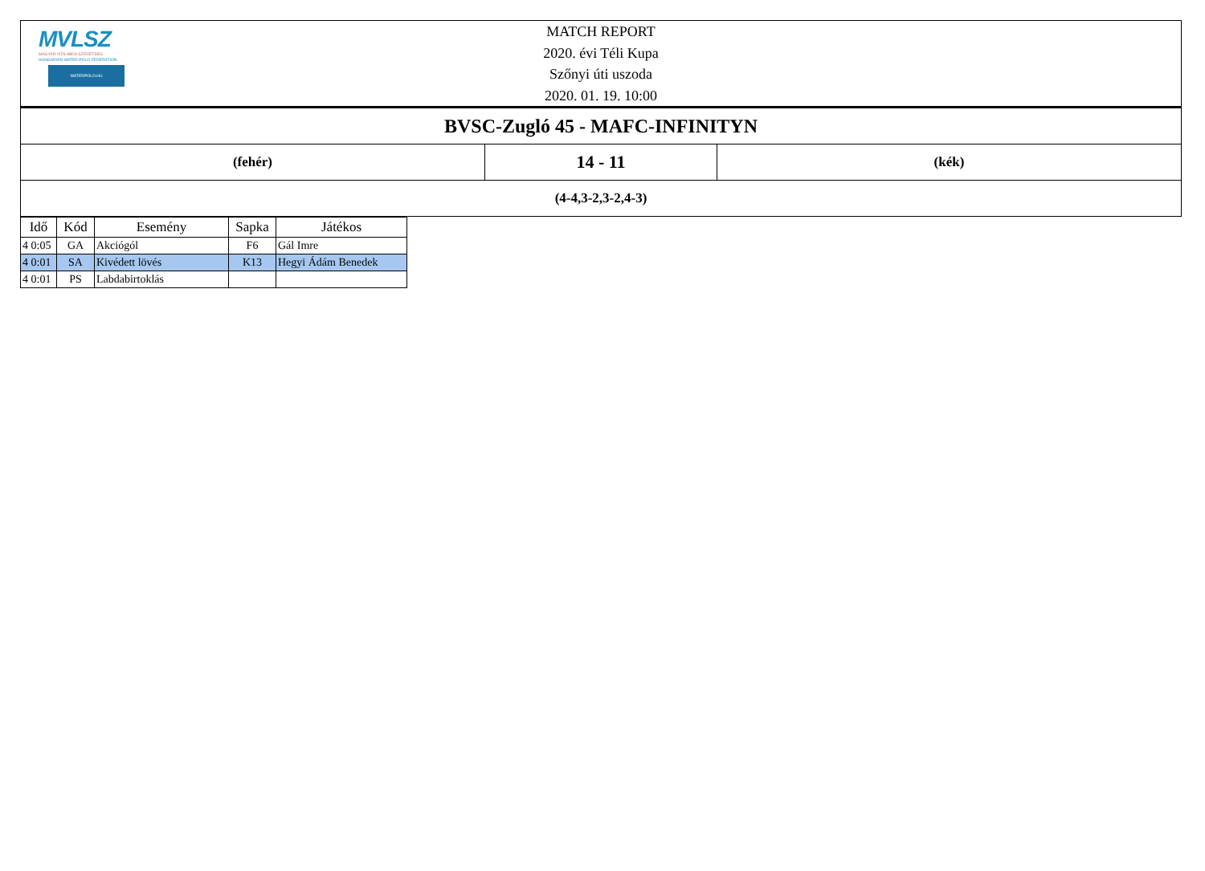MVLSZ
MAGYAR VÍZILABDA SZÖVETSÉG
HUNGARIAN WATER POLO FEDERATION
WATERPOLO.HU
MATCH REPORT
2020. évi Téli Kupa
Szőnyi úti uszoda
2020. 01. 19. 10:00
| BVSC-Zugló 45 - MAFC-INFINITYN | | |
| (fehér) | 14 - 11 | (kék) |
| (4-4,3-2,3-2,4-3) | | |
| Idő | Kód | Esemény | Sapka | Játékos |
| --- | --- | --- | --- | --- |
| 4 0:05 | GA | Akciógól | F6 | Gál Imre |
| 4 0:01 | SA | Kivédett lövés | K13 | Hegyi Ádám Benedek |
| 4 0:01 | PS | Labdabirtoklás | | |